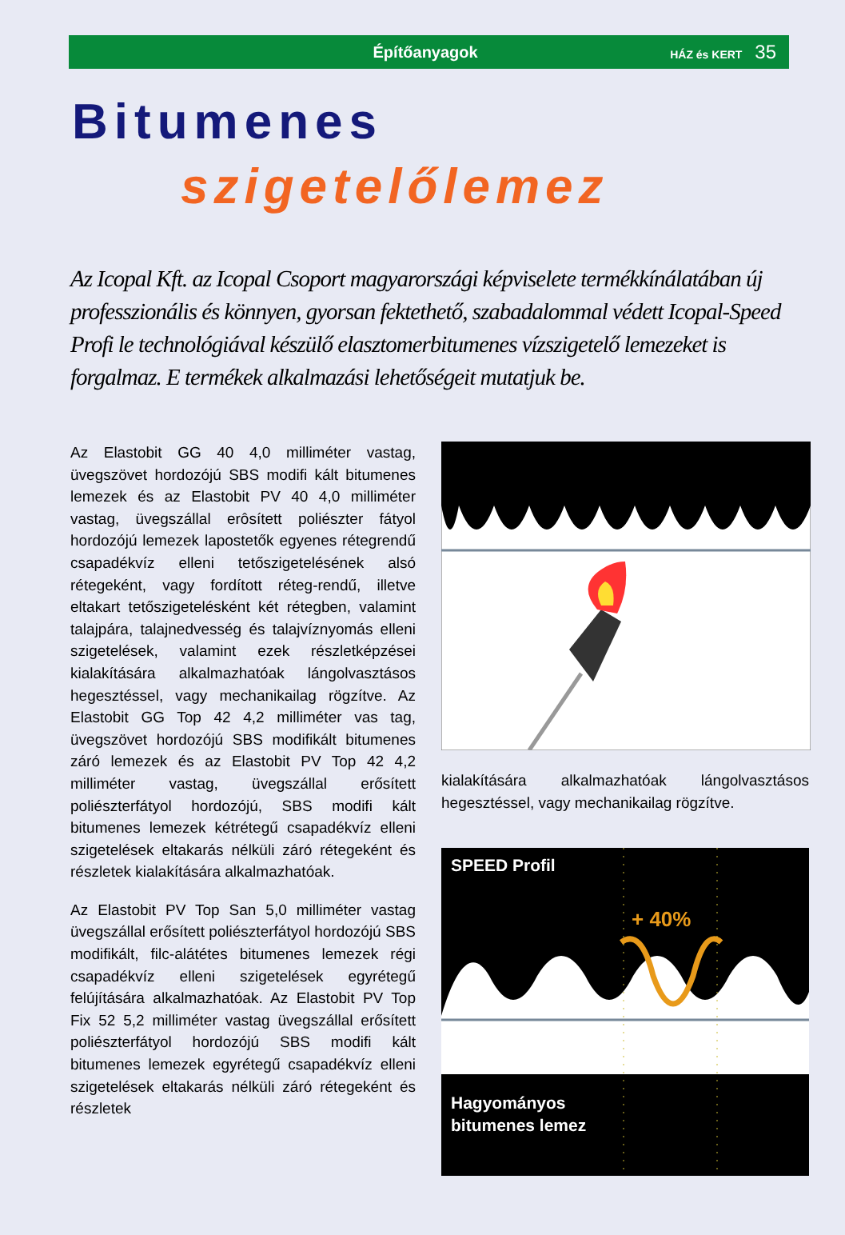Építőanyagok
HÁZ és KERT 35
Bitumenes
szigetelőlemez
Az Icopal Kft. az Icopal Csoport magyarországi képviselete termékkínálatában új professzionális és könnyen, gyorsan fektethető, szabadalommal védett Icopal-Speed Profi le technológiával készülő elasztomerbitumenes vízszigetelő lemezeket is forgalmaz. E termékek alkalmazási lehetőségeit mutatjuk be.
Az Elastobit GG 40 4,0 milliméter vastag, üvegszövet hordozójú SBS modifi kált bitumenes lemezek és az Elastobit PV 40 4,0 milliméter vastag, üvegszállal erôsített poliészter fátyol hordozójú lemezek lapostetők egyenes rétegrendű csapadékvíz elleni tetőszigetelésének alsó rétegeként, vagy fordított réteg-rendű, illetve eltakart tetőszigetelésként két rétegben, valamint talajpára, talajnedvesség és talajvíznyomás elleni szigetelések, valamint ezek részletképzései kialakítására alkalmazhatóak lángolvasztásos hegesztéssel, vagy mechanikailag rögzítve. Az Elastobit GG Top 42 4,2 milliméter vas tag, üvegszövet hordozójú SBS modifikált bitumenes záró lemezek és az Elastobit PV Top 42 4,2 milliméter vastag, üvegszállal erősített poliészterfátyol hordozójú, SBS modifi kált bitumenes lemezek kétrétegű csapadékvíz elleni szigetelések eltakarás nélküli záró rétegeként és részletek kialakítására alkalmazhatóak.
Az Elastobit PV Top San 5,0 milliméter vastag üvegszállal erősített poliészterfátyol hordozójú SBS modifikált, filc-alátétes bitumenes lemezek régi csapadékvíz elleni szigetelések egyrétegű felújítására alkalmazhatóak. Az Elastobit PV Top Fix 52 5,2 milliméter vastag üvegszállal erősített poliészterfátyol hordozójú SBS modifi kált bitumenes lemezek egyrétegű csapadékvíz elleni szigetelések eltakarás nélküli záró rétegeként és részletek
kialakítására alkalmazhatóak lángolvasztásos hegesztéssel, vagy mechanikailag rögzítve.
SPEED Profil
+ 40%
Hagyományos
bitumenes lemez